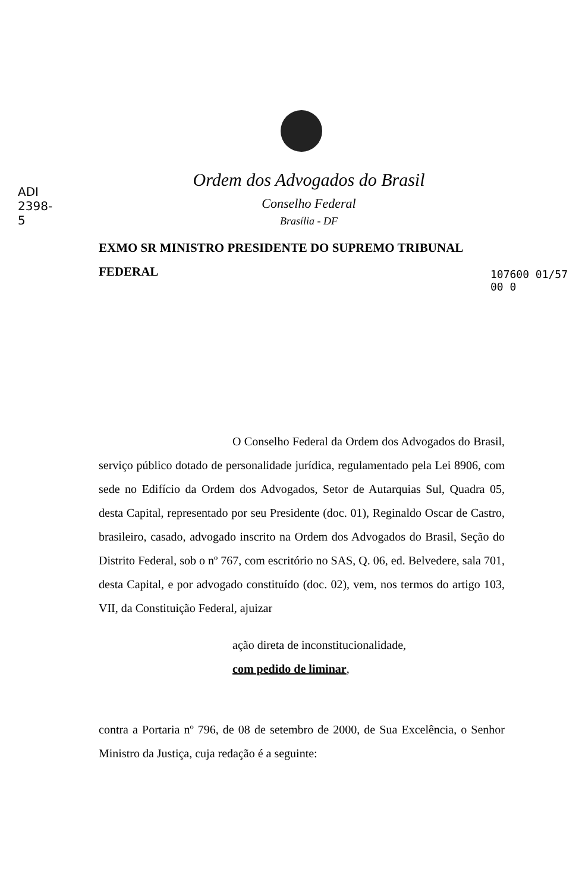ADI 2398-5
107600 01/57 00 0
Ordem dos Advogados do Brasil
Conselho Federal
Brasília - DF
EXMO SR MINISTRO PRESIDENTE DO SUPREMO TRIBUNAL
FEDERAL
O Conselho Federal da Ordem dos Advogados do Brasil, serviço público dotado de personalidade jurídica, regulamentado pela Lei 8906, com sede no Edifício da Ordem dos Advogados, Setor de Autarquias Sul, Quadra 05, desta Capital, representado por seu Presidente (doc. 01), Reginaldo Oscar de Castro, brasileiro, casado, advogado inscrito na Ordem dos Advogados do Brasil, Seção do Distrito Federal, sob o nº 767, com escritório no SAS, Q. 06, ed. Belvedere, sala 701, desta Capital, e por advogado constituído (doc. 02), vem, nos termos do artigo 103, VII, da Constituição Federal, ajuizar
ação direta de inconstitucionalidade,
com pedido de liminar,
contra a Portaria nº 796, de 08 de setembro de 2000, de Sua Excelência, o Senhor Ministro da Justiça, cuja redação é a seguinte: